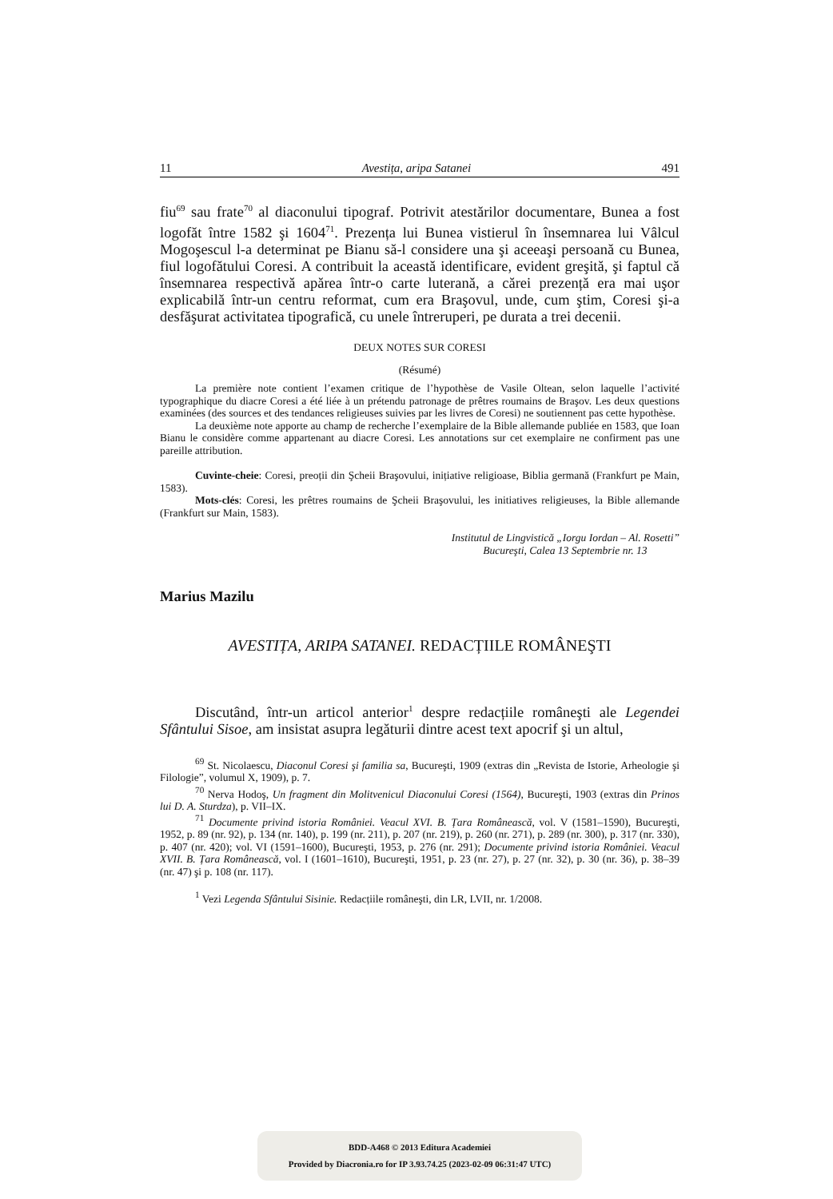11 Avestița, aripa Satanei 491
fiu<sup>69</sup> sau frate<sup>70</sup> al diaconului tipograf. Potrivit atestărilor documentare, Bunea a fost logofăt între 1582 şi 1604<sup>71</sup>. Prezența lui Bunea vistierul în însemnarea lui Vâlcul Mogoşescul l-a determinat pe Bianu să-l considere una şi aceeaşi persoană cu Bunea, fiul logofătului Coresi. A contribuit la această identificare, evident greşită, şi faptul că însemnarea respectivă apărea într-o carte luterană, a cărei prezență era mai uşor explicabilă într-un centru reformat, cum era Braşovul, unde, cum ştim, Coresi şi-a desfăşurat activitatea tipografică, cu unele întreruperi, pe durata a trei decenii.
DEUX NOTES SUR CORESI
(Résumé)
La première note contient l’examen critique de l’hypothèse de Vasile Oltean, selon laquelle l’activité typographique du diacre Coresi a été liée à un prétendu patronage de prêtres roumains de Braşov. Les deux questions examinées (des sources et des tendances religieuses suivies par les livres de Coresi) ne soutiennent pas cette hypothèse.
La deuxième note apporte au champ de recherche l’exemplaire de la Bible allemande publiée en 1583, que Ioan Bianu le considère comme appartenant au diacre Coresi. Les annotations sur cet exemplaire ne confirment pas une pareille attribution.
Cuvinte-cheie: Coresi, preoții din Şcheii Braşovului, inițiative religioase, Biblia germană (Frankfurt pe Main, 1583).
Mots-clés: Coresi, les prêtres roumains de Şcheii Braşovului, les initiatives religieuses, la Bible allemande (Frankfurt sur Main, 1583).
Institutul de Lingvistică „Iorgu Iordan – Al. Rosetti”
Bucureşti, Calea 13 Septembrie nr. 13
Marius Mazilu
AVESTIȚA, ARIPA SATANEI. REDACȚIILE ROMÂNEŞTI
Discutând, într-un articol anterior<sup>1</sup> despre redacțiile româneşti ale Legendei Sfântului Sisoe, am insistat asupra legăturii dintre acest text apocrif şi un altul,
<sup>69</sup> St. Nicolaescu, Diaconul Coresi şi familia sa, Bucureşti, 1909 (extras din „Revista de Istorie, Arheologie şi Filologie”, volumul X, 1909), p. 7.
<sup>70</sup> Nerva Hodoş, Un fragment din Molitvenicul Diaconului Coresi (1564), Bucureşti, 1903 (extras din Prinos lui D. A. Sturdza), p. VII–IX.
<sup>71</sup> Documente privind istoria României. Veacul XVI. B. Țara Românească, vol. V (1581–1590), Bucureşti, 1952, p. 89 (nr. 92), p. 134 (nr. 140), p. 199 (nr. 211), p. 207 (nr. 219), p. 260 (nr. 271), p. 289 (nr. 300), p. 317 (nr. 330), p. 407 (nr. 420); vol. VI (1591–1600), Bucureşti, 1953, p. 276 (nr. 291); Documente privind istoria României. Veacul XVII. B. Țara Românească, vol. I (1601–1610), Bucureşti, 1951, p. 23 (nr. 27), p. 27 (nr. 32), p. 30 (nr. 36), p. 38–39 (nr. 47) şi p. 108 (nr. 117).
<sup>1</sup> Vezi Legenda Sfântului Sisinie. Redacțiile româneşti, din LR, LVII, nr. 1/2008.
BDD-A468 © 2013 Editura Academiei
Provided by Diacronia.ro for IP 3.93.74.25 (2023-02-09 06:31:47 UTC)